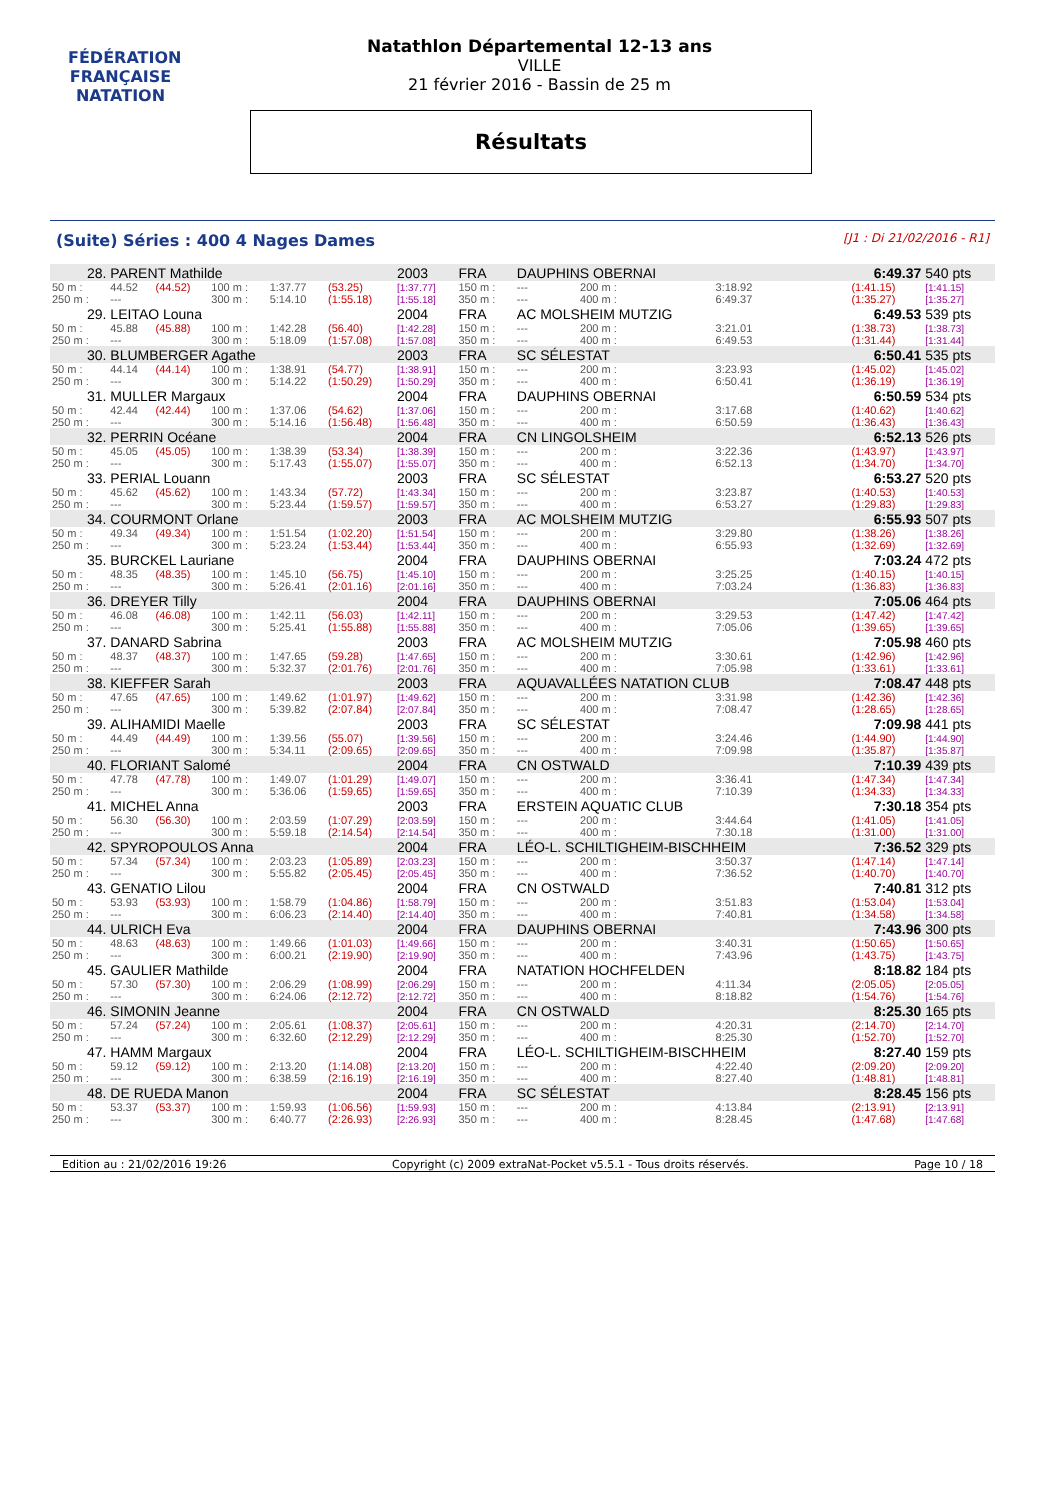FÉDÉRATION FRANÇAISE
NATATION
Natathlon Départemental 12-13 ans
VILLE
21 février 2016 - Bassin de 25 m
Résultats
(Suite) Séries : 400 4 Nages Dames [J1 : Di 21/02/2016 - R1]
| 28. | PARENT Mathilde | | | | | 2003 | FRA | DAUPHINS OBERNAI | | | | 6:49.37 | 540 pts |
| 50 m : | 44.52 | (44.52) | 100 m : | 1:37.77 | (53.25) | [1:37.77] | 150 m : | --- | | 200 m : | 3:18.92 | (1:41.15) | [1:41.15] |
| 250 m : | --- | | 300 m : | 5:14.10 | (1:55.18) | [1:55.18] | 350 m : | --- | | 400 m : | 6:49.37 | (1:35.27) | [1:35.27] |
| 29. | LEITAO Louna | | | | | 2004 | FRA | AC MOLSHEIM MUTZIG | | | | 6:49.53 | 539 pts |
| 50 m : | 45.88 | (45.88) | 100 m : | 1:42.28 | (56.40) | [1:42.28] | 150 m : | --- | | 200 m : | 3:21.01 | (1:38.73) | [1:38.73] |
| 250 m : | --- | | 300 m : | 5:18.09 | (1:57.08) | [1:57.08] | 350 m : | --- | | 400 m : | 6:49.53 | (1:31.44) | [1:31.44] |
| 30. | BLUMBERGER Agathe | | | | | 2003 | FRA | SC SÉLESTAT | | | | 6:50.41 | 535 pts |
| 50 m : | 44.14 | (44.14) | 100 m : | 1:38.91 | (54.77) | [1:38.91] | 150 m : | --- | | 200 m : | 3:23.93 | (1:45.02) | [1:45.02] |
| 250 m : | --- | | 300 m : | 5:14.22 | (1:50.29) | [1:50.29] | 350 m : | --- | | 400 m : | 6:50.41 | (1:36.19) | [1:36.19] |
| 31. | MULLER Margaux | | | | | 2004 | FRA | DAUPHINS OBERNAI | | | | 6:50.59 | 534 pts |
| 50 m : | 42.44 | (42.44) | 100 m : | 1:37.06 | (54.62) | [1:37.06] | 150 m : | --- | | 200 m : | 3:17.68 | (1:40.62) | [1:40.62] |
| 250 m : | --- | | 300 m : | 5:14.16 | (1:56.48) | [1:56.48] | 350 m : | --- | | 400 m : | 6:50.59 | (1:36.43) | [1:36.43] |
| 32. | PERRIN Océane | | | | | 2004 | FRA | CN LINGOLSHEIM | | | | 6:52.13 | 526 pts |
| 50 m : | 45.05 | (45.05) | 100 m : | 1:38.39 | (53.34) | [1:38.39] | 150 m : | --- | | 200 m : | 3:22.36 | (1:43.97) | [1:43.97] |
| 250 m : | --- | | 300 m : | 5:17.43 | (1:55.07) | [1:55.07] | 350 m : | --- | | 400 m : | 6:52.13 | (1:34.70) | [1:34.70] |
| 33. | PERIAL Louann | | | | | 2003 | FRA | SC SÉLESTAT | | | | 6:53.27 | 520 pts |
| 50 m : | 45.62 | (45.62) | 100 m : | 1:43.34 | (57.72) | [1:43.34] | 150 m : | --- | | 200 m : | 3:23.87 | (1:40.53) | [1:40.53] |
| 250 m : | --- | | 300 m : | 5:23.44 | (1:59.57) | [1:59.57] | 350 m : | --- | | 400 m : | 6:53.27 | (1:29.83) | [1:29.83] |
| 34. | COURMONT Orlane | | | | | 2003 | FRA | AC MOLSHEIM MUTZIG | | | | 6:55.93 | 507 pts |
| 50 m : | 49.34 | (49.34) | 100 m : | 1:51.54 | (1:02.20) | [1:51.54] | 150 m : | --- | | 200 m : | 3:29.80 | (1:38.26) | [1:38.26] |
| 250 m : | --- | | 300 m : | 5:23.24 | (1:53.44) | [1:53.44] | 350 m : | --- | | 400 m : | 6:55.93 | (1:32.69) | [1:32.69] |
| 35. | BURCKEL Lauriane | | | | | 2004 | FRA | DAUPHINS OBERNAI | | | | 7:03.24 | 472 pts |
| 50 m : | 48.35 | (48.35) | 100 m : | 1:45.10 | (56.75) | [1:45.10] | 150 m : | --- | | 200 m : | 3:25.25 | (1:40.15) | [1:40.15] |
| 250 m : | --- | | 300 m : | 5:26.41 | (2:01.16) | [2:01.16] | 350 m : | --- | | 400 m : | 7:03.24 | (1:36.83) | [1:36.83] |
| 36. | DREYER Tilly | | | | | 2004 | FRA | DAUPHINS OBERNAI | | | | 7:05.06 | 464 pts |
| 50 m : | 46.08 | (46.08) | 100 m : | 1:42.11 | (56.03) | [1:42.11] | 150 m : | --- | | 200 m : | 3:29.53 | (1:47.42) | [1:47.42] |
| 250 m : | --- | | 300 m : | 5:25.41 | (1:55.88) | [1:55.88] | 350 m : | --- | | 400 m : | 7:05.06 | (1:39.65) | [1:39.65] |
| 37. | DANARD Sabrina | | | | | 2003 | FRA | AC MOLSHEIM MUTZIG | | | | 7:05.98 | 460 pts |
| 50 m : | 48.37 | (48.37) | 100 m : | 1:47.65 | (59.28) | [1:47.65] | 150 m : | --- | | 200 m : | 3:30.61 | (1:42.96) | [1:42.96] |
| 250 m : | --- | | 300 m : | 5:32.37 | (2:01.76) | [2:01.76] | 350 m : | --- | | 400 m : | 7:05.98 | (1:33.61) | [1:33.61] |
| 38. | KIEFFER Sarah | | | | | 2003 | FRA | AQUAVALLÉES NATATION CLUB | | | | 7:08.47 | 448 pts |
| 50 m : | 47.65 | (47.65) | 100 m : | 1:49.62 | (1:01.97) | [1:49.62] | 150 m : | --- | | 200 m : | 3:31.98 | (1:42.36) | [1:42.36] |
| 250 m : | --- | | 300 m : | 5:39.82 | (2:07.84) | [2:07.84] | 350 m : | --- | | 400 m : | 7:08.47 | (1:28.65) | [1:28.65] |
| 39. | ALIHAMIDI Maelle | | | | | 2003 | FRA | SC SÉLESTAT | | | | 7:09.98 | 441 pts |
| 50 m : | 44.49 | (44.49) | 100 m : | 1:39.56 | (55.07) | [1:39.56] | 150 m : | --- | | 200 m : | 3:24.46 | (1:44.90) | [1:44.90] |
| 250 m : | --- | | 300 m : | 5:34.11 | (2:09.65) | [2:09.65] | 350 m : | --- | | 400 m : | 7:09.98 | (1:35.87) | [1:35.87] |
| 40. | FLORIANT Salomé | | | | | 2004 | FRA | CN OSTWALD | | | | 7:10.39 | 439 pts |
| 50 m : | 47.78 | (47.78) | 100 m : | 1:49.07 | (1:01.29) | [1:49.07] | 150 m : | --- | | 200 m : | 3:36.41 | (1:47.34) | [1:47.34] |
| 250 m : | --- | | 300 m : | 5:36.06 | (1:59.65) | [1:59.65] | 350 m : | --- | | 400 m : | 7:10.39 | (1:34.33) | [1:34.33] |
| 41. | MICHEL Anna | | | | | 2003 | FRA | ERSTEIN AQUATIC CLUB | | | | 7:30.18 | 354 pts |
| 50 m : | 56.30 | (56.30) | 100 m : | 2:03.59 | (1:07.29) | [2:03.59] | 150 m : | --- | | 200 m : | 3:44.64 | (1:41.05) | [1:41.05] |
| 250 m : | --- | | 300 m : | 5:59.18 | (2:14.54) | [2:14.54] | 350 m : | --- | | 400 m : | 7:30.18 | (1:31.00) | [1:31.00] |
| 42. | SPYROPOULOS Anna | | | | | 2004 | FRA | LÉO-L. SCHILTIGHEIM-BISCHHEIM | | | | 7:36.52 | 329 pts |
| 50 m : | 57.34 | (57.34) | 100 m : | 2:03.23 | (1:05.89) | [2:03.23] | 150 m : | --- | | 200 m : | 3:50.37 | (1:47.14) | [1:47.14] |
| 250 m : | --- | | 300 m : | 5:55.82 | (2:05.45) | [2:05.45] | 350 m : | --- | | 400 m : | 7:36.52 | (1:40.70) | [1:40.70] |
| 43. | GENATIO Lilou | | | | | 2004 | FRA | CN OSTWALD | | | | 7:40.81 | 312 pts |
| 50 m : | 53.93 | (53.93) | 100 m : | 1:58.79 | (1:04.86) | [1:58.79] | 150 m : | --- | | 200 m : | 3:51.83 | (1:53.04) | [1:53.04] |
| 250 m : | --- | | 300 m : | 6:06.23 | (2:14.40) | [2:14.40] | 350 m : | --- | | 400 m : | 7:40.81 | (1:34.58) | [1:34.58] |
| 44. | ULRICH Eva | | | | | 2004 | FRA | DAUPHINS OBERNAI | | | | 7:43.96 | 300 pts |
| 50 m : | 48.63 | (48.63) | 100 m : | 1:49.66 | (1:01.03) | [1:49.66] | 150 m : | --- | | 200 m : | 3:40.31 | (1:50.65) | [1:50.65] |
| 250 m : | --- | | 300 m : | 6:00.21 | (2:19.90) | [2:19.90] | 350 m : | --- | | 400 m : | 7:43.96 | (1:43.75) | [1:43.75] |
| 45. | GAULIER Mathilde | | | | | 2004 | FRA | NATATION HOCHFELDEN | | | | 8:18.82 | 184 pts |
| 50 m : | 57.30 | (57.30) | 100 m : | 2:06.29 | (1:08.99) | [2:06.29] | 150 m : | --- | | 200 m : | 4:11.34 | (2:05.05) | [2:05.05] |
| 250 m : | --- | | 300 m : | 6:24.06 | (2:12.72) | [2:12.72] | 350 m : | --- | | 400 m : | 8:18.82 | (1:54.76) | [1:54.76] |
| 46. | SIMONIN Jeanne | | | | | 2004 | FRA | CN OSTWALD | | | | 8:25.30 | 165 pts |
| 50 m : | 57.24 | (57.24) | 100 m : | 2:05.61 | (1:08.37) | [2:05.61] | 150 m : | --- | | 200 m : | 4:20.31 | (2:14.70) | [2:14.70] |
| 250 m : | --- | | 300 m : | 6:32.60 | (2:12.29) | [2:12.29] | 350 m : | --- | | 400 m : | 8:25.30 | (1:52.70) | [1:52.70] |
| 47. | HAMM Margaux | | | | | 2004 | FRA | LÉO-L. SCHILTIGHEIM-BISCHHEIM | | | | 8:27.40 | 159 pts |
| 50 m : | 59.12 | (59.12) | 100 m : | 2:13.20 | (1:14.08) | [2:13.20] | 150 m : | --- | | 200 m : | 4:22.40 | (2:09.20) | [2:09.20] |
| 250 m : | --- | | 300 m : | 6:38.59 | (2:16.19) | [2:16.19] | 350 m : | --- | | 400 m : | 8:27.40 | (1:48.81) | [1:48.81] |
| 48. | DE RUEDA Manon | | | | | 2004 | FRA | SC SÉLESTAT | | | | 8:28.45 | 156 pts |
| 50 m : | 53.37 | (53.37) | 100 m : | 1:59.93 | (1:06.56) | [1:59.93] | 150 m : | --- | | 200 m : | 4:13.84 | (2:13.91) | [2:13.91] |
| 250 m : | --- | | 300 m : | 6:40.77 | (2:26.93) | [2:26.93] | 350 m : | --- | | 400 m : | 8:28.45 | (1:47.68) | [1:47.68] |
Edition au : 21/02/2016 19:26 Copyright (c) 2009 extraNat-Pocket v5.5.1 - Tous droits réservés. Page 10 / 18